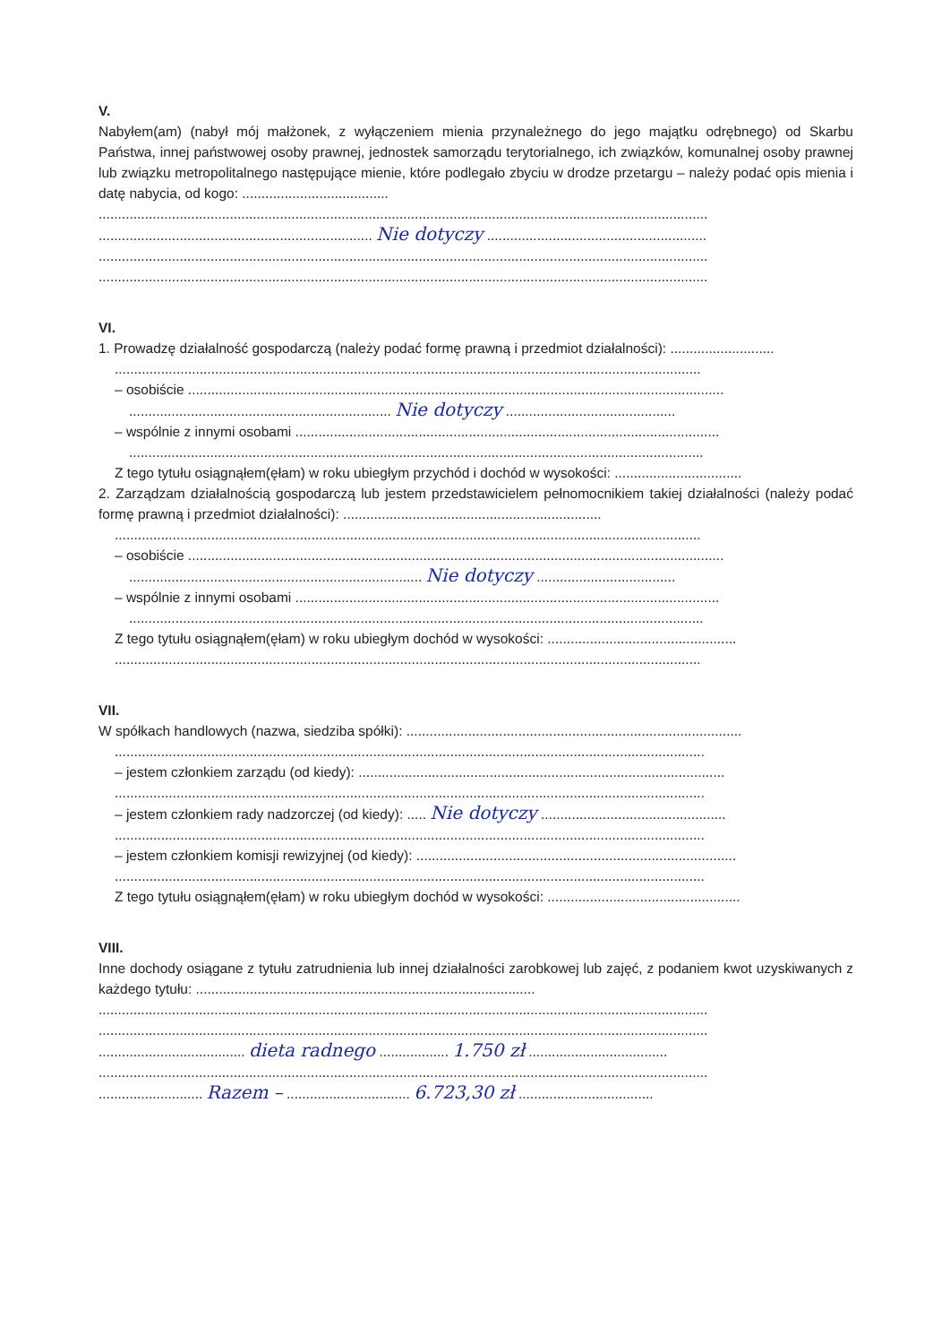V.
Nabyłem(am) (nabył mój małżonek, z wyłączeniem mienia przynależnego do jego majątku odrębnego) od Skarbu Państwa, innej państwowej osoby prawnej, jednostek samorządu terytorialnego, ich związków, komunalnej osoby prawnej lub związku metropolitalnego następujące mienie, które podlegało zbyciu w drodze przetargu – należy podać opis mienia i datę nabycia, od kogo: ......................................
..............................................................................................................................................................
....................................................................... Nie dotyczy .........................................................
..............................................................................................................................................................
..............................................................................................................................................................
VI.
1. Prowadzę działalność gospodarczą (należy podać formę prawną i przedmiot działalności): ...........................
........................................................................................................................................................
– osobiście ...........................................................................................................................................
.................................................................... Nie dotyczy ............................................
– wspólnie z innymi osobami ..............................................................................................................
.....................................................................................................................................................
Z tego tytułu osiągnąłem(ęłam) w roku ubiegłym przychód i dochód w wysokości: .................................
2. Zarządzam działalnością gospodarczą lub jestem przedstawicielem pełnomocnikiem takiej działalności (należy podać formę prawną i przedmiot działalności): ...................................................................
........................................................................................................................................................
– osobiście ...........................................................................................................................................
............................................................................ Nie dotyczy ....................................
– wspólnie z innymi osobami ..............................................................................................................
.....................................................................................................................................................
Z tego tytułu osiągnąłem(ęłam) w roku ubiegłym dochód w wysokości: .................................................
........................................................................................................................................................
VII.
W spółkach handlowych (nazwa, siedziba spółki): .......................................................................................
.........................................................................................................................................................
– jestem członkiem zarządu (od kiedy): ...............................................................................................
.........................................................................................................................................................
– jestem członkiem rady nadzorczej (od kiedy): ..... Nie dotyczy ................................................
.........................................................................................................................................................
– jestem członkiem komisji rewizyjnej (od kiedy): ...................................................................................
.........................................................................................................................................................
Z tego tytułu osiągnąłem(ęłam) w roku ubiegłym dochód w wysokości: ..................................................
VIII.
Inne dochody osiągane z tytułu zatrudnienia lub innej działalności zarobkowej lub zajęć, z podaniem kwot uzyskiwanych z każdego tytułu: ........................................................................................
..............................................................................................................................................................
..............................................................................................................................................................
...................................... dieta radnego .................. 1.750 zł ....................................
..............................................................................................................................................................
........................... Razem – ................................ 6.723,30 zł ...................................